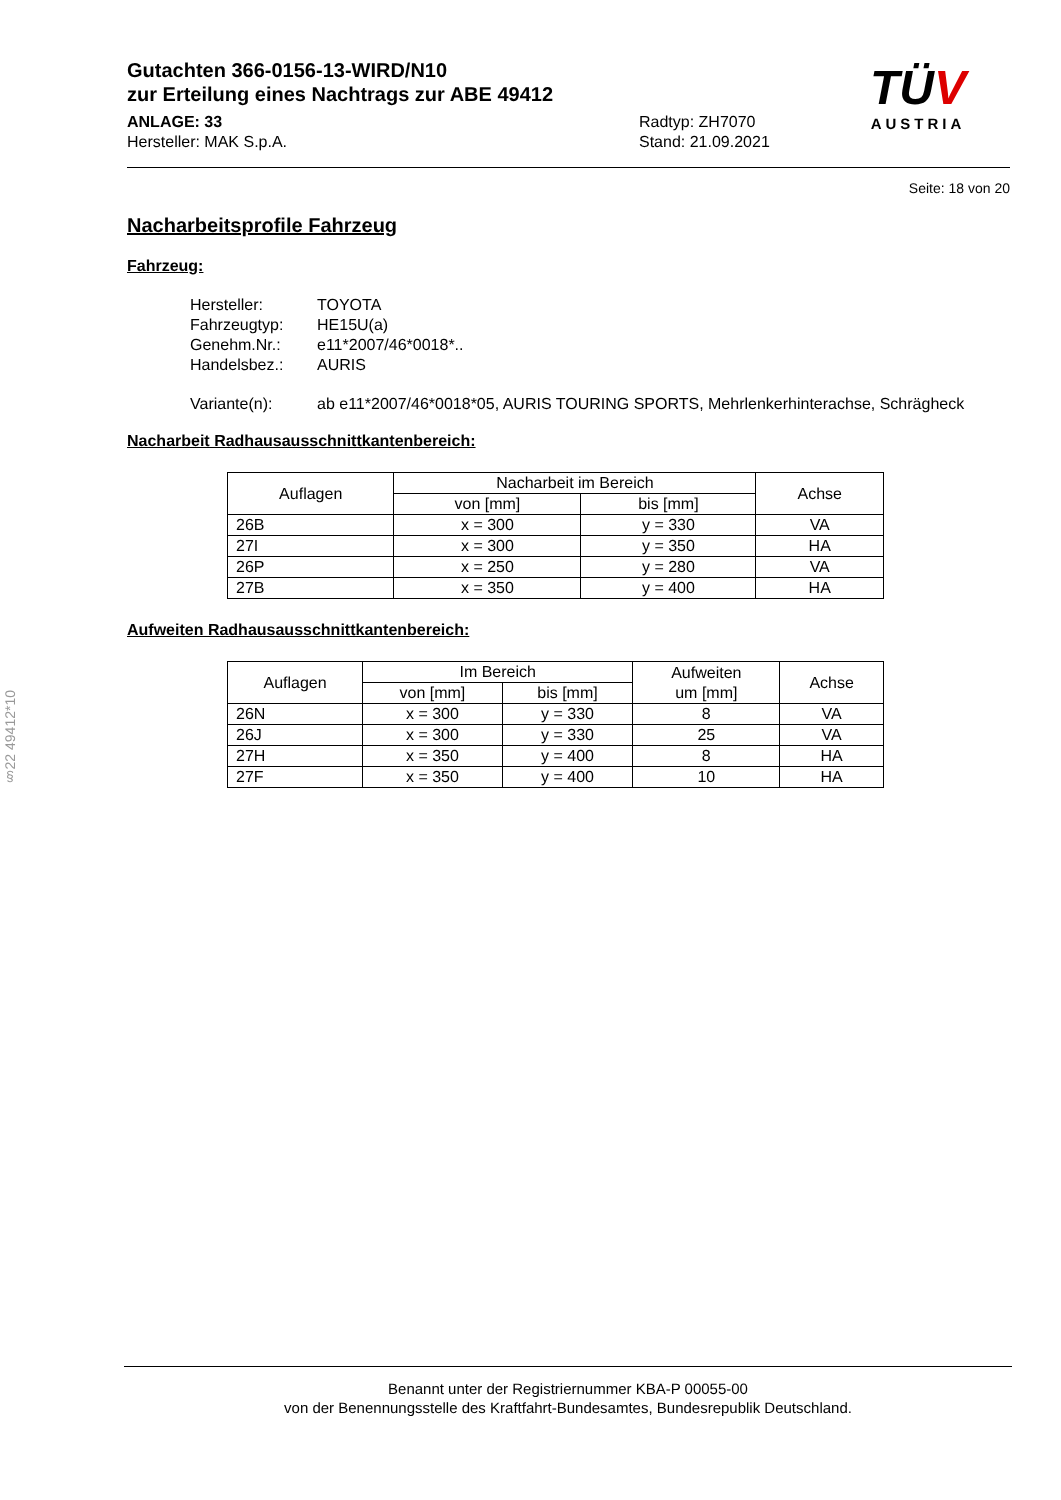§22 49412*10
Gutachten 366-0156-13-WIRD/N10
zur Erteilung eines Nachtrags zur ABE 49412
ANLAGE: 33 Radtyp: ZH7070
Hersteller: MAK S.p.A. Stand: 21.09.2021
TÜV
AUSTRIA
Seite: 18 von 20
Nacharbeitsprofile Fahrzeug
Fahrzeug:
Hersteller: TOYOTA
Fahrzeugtyp: HE15U(a)
Genehm.Nr.: e11*2007/46*0018*..
Handelsbez.: AURIS
Variante(n): ab e11*2007/46*0018*05, AURIS TOURING SPORTS, Mehrlenkerhinterachse, Schrägheck
Nacharbeit Radhausausschnittkantenbereich:
| Auflagen | Nacharbeit im Bereich | | Achse |
| --- | --- | --- | --- |
| | von [mm] | bis [mm] | |
| 26B | x = 300 | y = 330 | VA |
| 27I | x = 300 | y = 350 | HA |
| 26P | x = 250 | y = 280 | VA |
| 27B | x = 350 | y = 400 | HA |
Aufweiten Radhausausschnittkantenbereich:
| Auflagen | Im Bereich | | Aufweiten um [mm] | Achse |
| --- | --- | --- | --- | --- |
| | von [mm] | bis [mm] | | |
| 26N | x = 300 | y = 330 | 8 | VA |
| 26J | x = 300 | y = 330 | 25 | VA |
| 27H | x = 350 | y = 400 | 8 | HA |
| 27F | x = 350 | y = 400 | 10 | HA |
Benannt unter der Registriernummer KBA-P 00055-00
von der Benennungsstelle des Kraftfahrt-Bundesamtes, Bundesrepublik Deutschland.